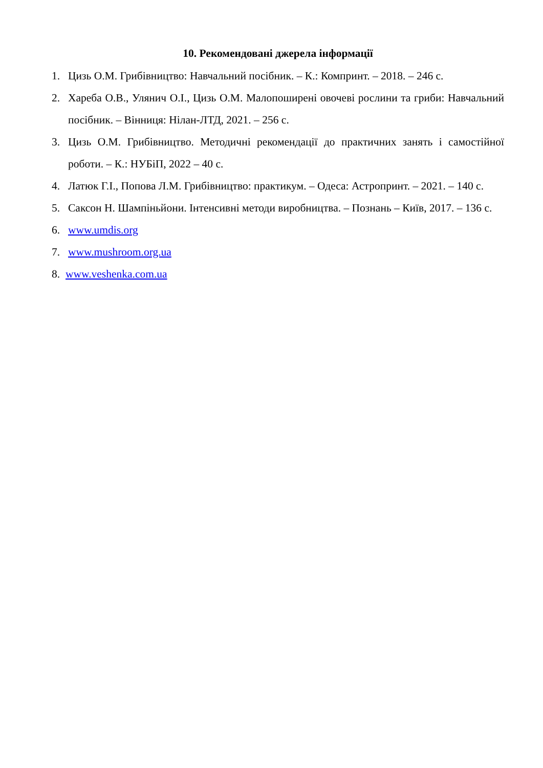10. Рекомендовані джерела інформації
1. Цизь О.М. Грибівництво: Навчальний посібник. – К.: Компринт. – 2018. – 246 с.
2. Хареба О.В., Улянич О.І., Цизь О.М. Малопоширені овочеві рослини та гриби: Навчальний посібник. – Вінниця: Нілан-ЛТД, 2021. – 256 с.
3. Цизь О.М. Грибівництво. Методичні рекомендації до практичних занять і самостійної роботи. – К.: НУБіП, 2022 – 40 с.
4. Латюк Г.І., Попова Л.М. Грибівництво: практикум. – Одеса: Астропринт. – 2021. – 140 с.
5. Саксон Н. Шампіньйони. Інтенсивні методи виробництва. – Познань – Київ, 2017. – 136 с.
6. www.umdis.org
7. www.mushroom.org.ua
8. www.veshenka.com.ua